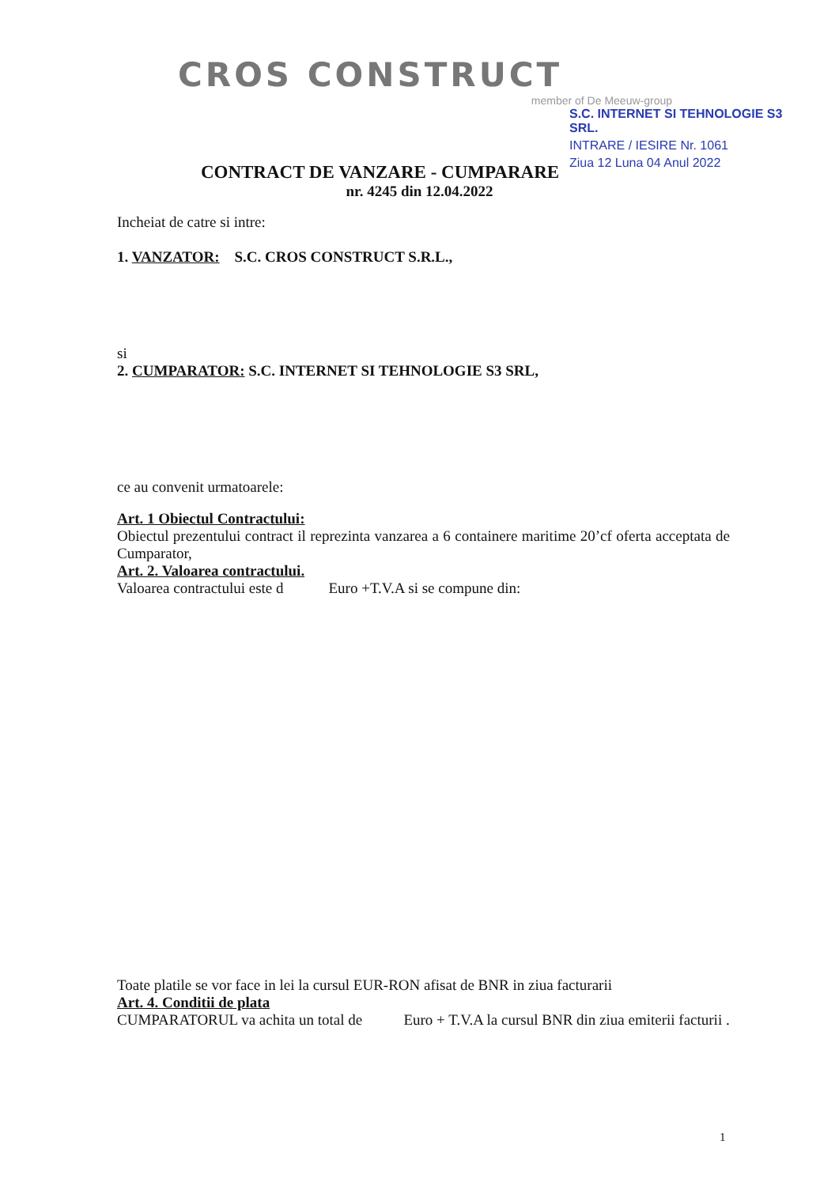CROS CONSTRUCT
member of De Meeuw-group
S.C. INTERNET SI TEHNOLOGIE S3 SRL.
INTRARE / IESIRE Nr. 1061
Ziua 12 Luna 04 Anul 2022
CONTRACT DE VANZARE - CUMPARARE
nr. 4245 din 12.04.2022
Incheiat de catre si intre:
1. VANZATOR: S.C. CROS CONSTRUCT S.R.L.,
si
2. CUMPARATOR: S.C. INTERNET SI TEHNOLOGIE S3 SRL,
ce au convenit urmatoarele:
Art. 1 Obiectul Contractului:
Obiectul prezentului contract il reprezinta vanzarea a 6 containere maritime 20’cf oferta acceptata de Cumparator,
Art. 2. Valoarea contractului.
Valoarea contractului este d Euro +T.V.A si se compune din:
Toate platile se vor face in lei la cursul EUR-RON afisat de BNR in ziua facturarii
Art. 4. Conditii de plata
CUMPARATORUL va achita un total de Euro + T.V.A la cursul BNR din ziua emiterii facturii .
1